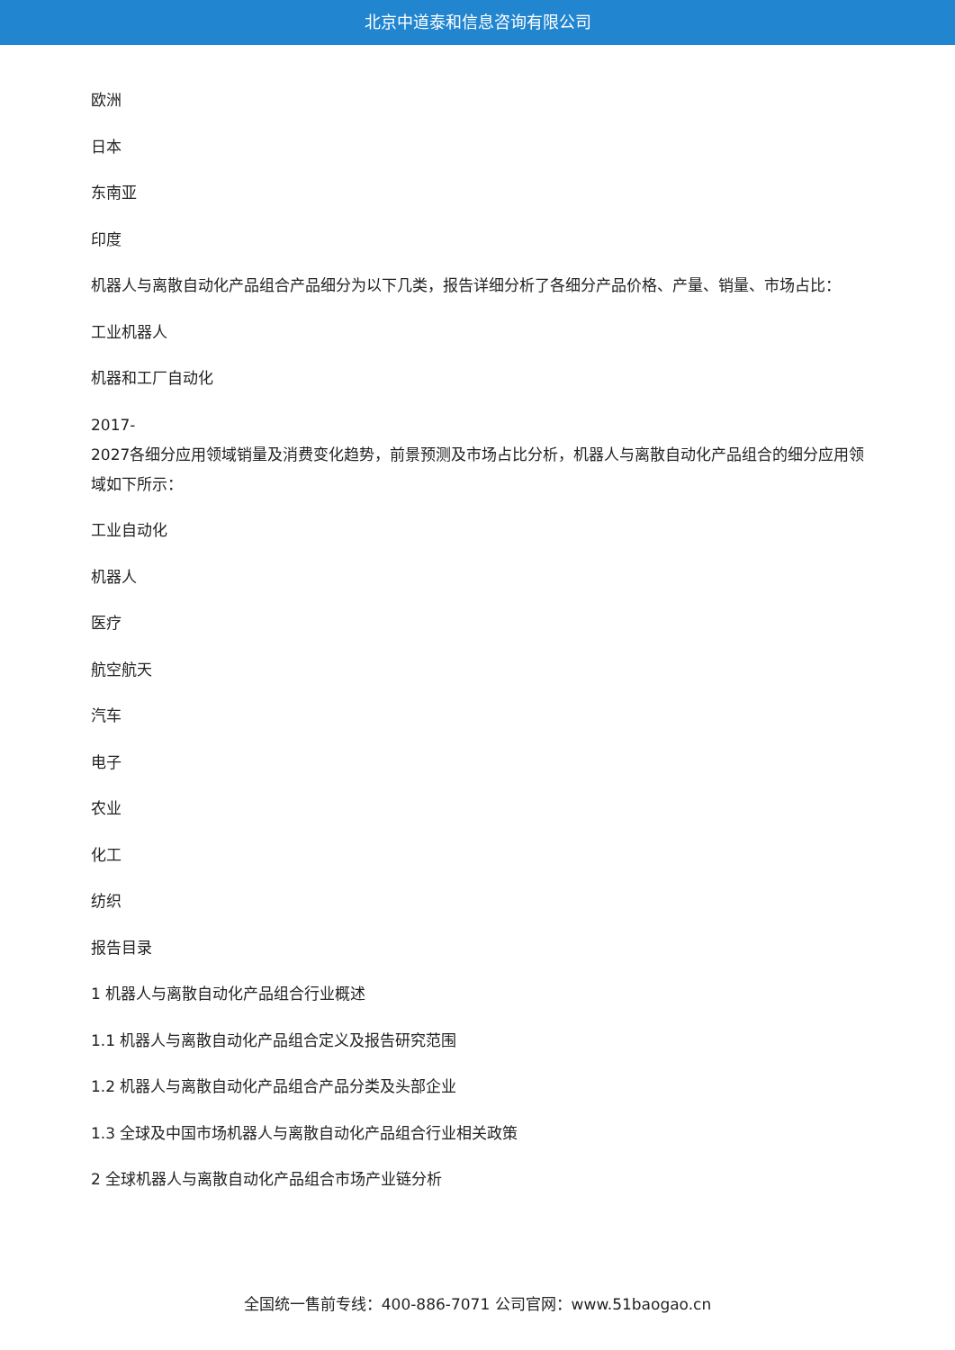北京中道泰和信息咨询有限公司
欧洲
日本
东南亚
印度
机器人与离散自动化产品组合产品细分为以下几类，报告详细分析了各细分产品价格、产量、销量、市场占比：
工业机器人
机器和工厂自动化
2017-
2027各细分应用领域销量及消费变化趋势，前景预测及市场占比分析，机器人与离散自动化产品组合的细分应用领域如下所示：
工业自动化
机器人
医疗
航空航天
汽车
电子
农业
化工
纺织
报告目录
1 机器人与离散自动化产品组合行业概述
1.1 机器人与离散自动化产品组合定义及报告研究范围
1.2 机器人与离散自动化产品组合产品分类及头部企业
1.3 全球及中国市场机器人与离散自动化产品组合行业相关政策
2 全球机器人与离散自动化产品组合市场产业链分析
全国统一售前专线：400-886-7071 公司官网：www.51baogao.cn